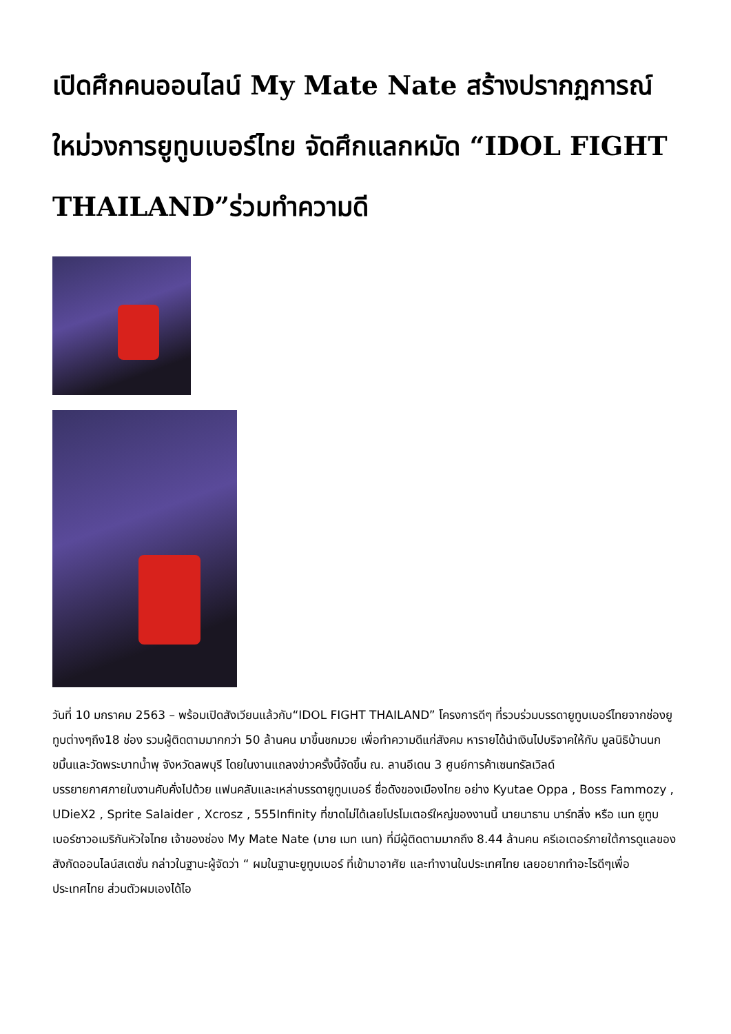เปิดศึกคนออนไลน์ My Mate Nate สร้างปรากฏการณ์ใหม่วงการยูทูบเบอร์ไทย จัดศึกแลกหมัด “IDOL FIGHT THAILAND”ร่วมทำความดี
วันที่ 10 มกราคม 2563 – พร้อมเปิดสังเวียนแล้วกับ“IDOL FIGHT THAILAND” โครงการดีๆ ที่รวบร่วมบรรดายูทูบเบอร์ไทยจากช่องยูทูบต่างๆถึง18 ช่อง รวมผู้ติดตามมากกว่า 50 ล้านคน มาขึ้นชกมวย เพื่อทำความดีแก่สังคม หารายได้นำเงินไปบริจาคให้กับ มูลนิธิบ้านนกขมิ้นและวัดพระบาทน้ำพุ จังหวัดลพบุรี โดยในงานแถลงข่าวครั้งนี้จัดขึ้น ณ. ลานอีเดน 3 ศูนย์การค้าเซนทรัลเวิลด์
บรรยายกาศภายในงานคับคั่งไปด้วย แฟนคลับและเหล่าบรรดายูทูบเบอร์ ชื่อดังของเมืองไทย อย่าง Kyutae Oppa , Boss Fammozy , UDieX2 , Sprite Salaider , Xcrosz , 555Infinity ที่ขาดไม่ได้เลยโปรโมเตอร์ใหญ่ของงานนี้ นายนาธาน บาร์ทลิ่ง หรือ เนท ยูทูบเบอร์ชาวอเมริกันหัวใจไทย เจ้าของช่อง My Mate Nate (มาย เมท เนท) ที่มีผู้ติดตามมากถึง 8.44 ล้านคน ครีเอเตอร์ภายใต้การดูแลของสังกัดออนไลน์สเตชั่น กล่าวในฐานะผู้จัดว่า “ ผมในฐานะยูทูบเบอร์ ที่เข้ามาอาศัย และทำงานในประเทศไทย เลยอยากทำอะไรดีๆเพื่อประเทศไทย ส่วนตัวผมเองได้ไอ